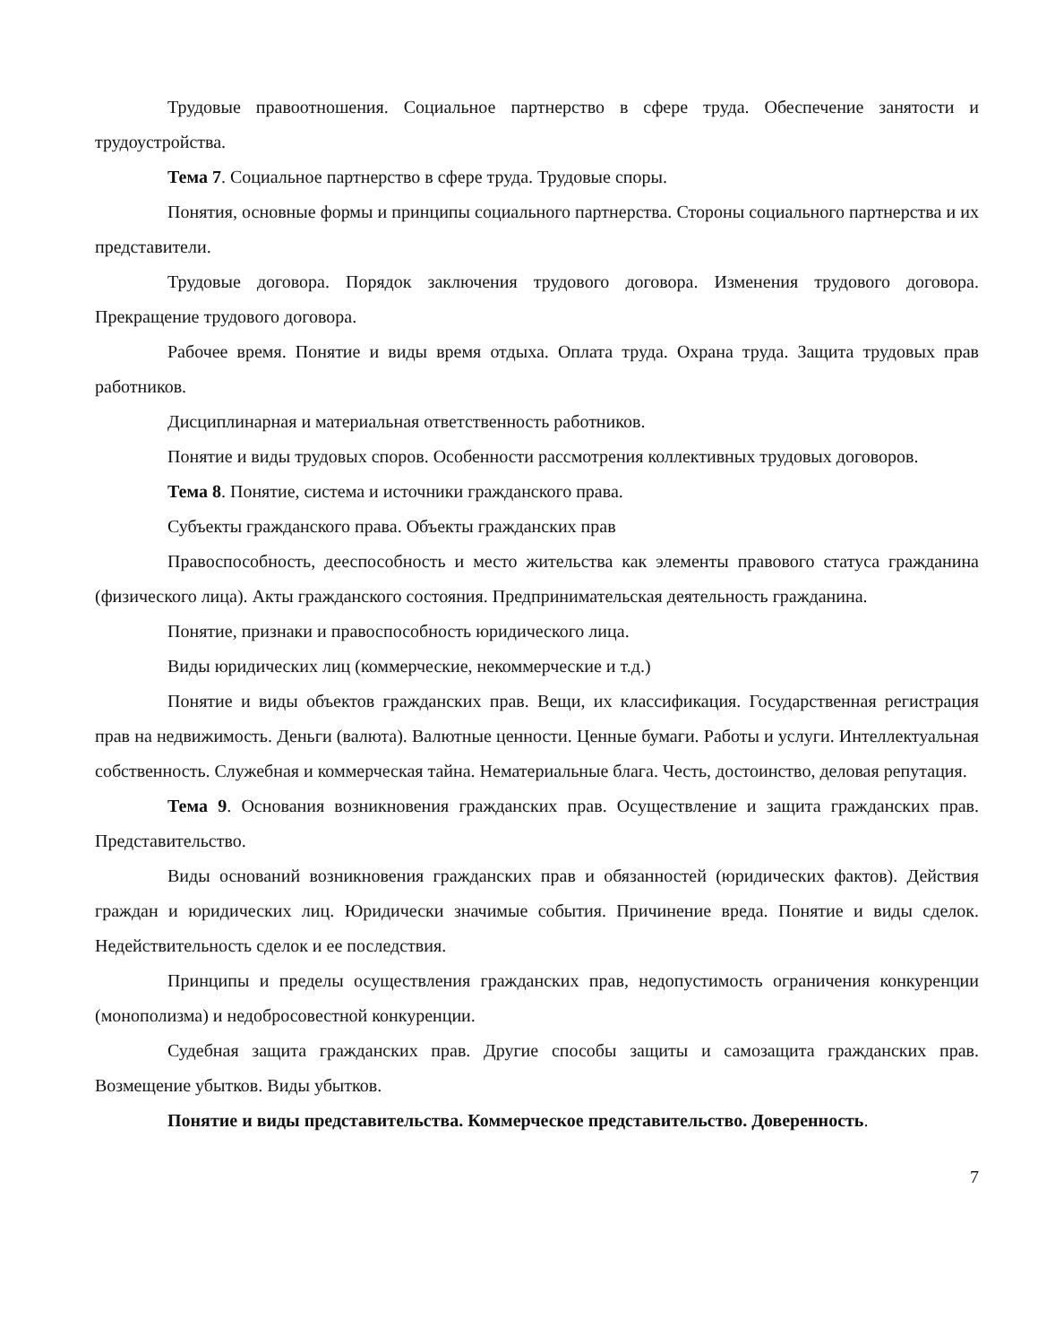Трудовые правоотношения. Социальное партнерство в сфере труда. Обеспечение занятости и трудоустройства.
Тема 7. Социальное партнерство в сфере труда. Трудовые споры.
Понятия, основные формы и принципы социального партнерства. Стороны социального партнерства и их представители.
Трудовые договора. Порядок заключения трудового договора. Изменения трудового договора. Прекращение трудового договора.
Рабочее время. Понятие и виды время отдыха. Оплата труда. Охрана труда. Защита трудовых прав работников.
Дисциплинарная и материальная ответственность работников.
Понятие и виды трудовых споров. Особенности рассмотрения коллективных трудовых договоров.
Тема 8. Понятие, система и источники гражданского права.
Субъекты гражданского права. Объекты гражданских прав
Правоспособность, дееспособность и место жительства как элементы правового статуса гражданина (физического лица). Акты гражданского состояния. Предпринимательская деятельность гражданина.
Понятие, признаки и правоспособность юридического лица.
Виды юридических лиц (коммерческие, некоммерческие и т.д.)
Понятие и виды объектов гражданских прав. Вещи, их классификация. Государственная регистрация прав на недвижимость. Деньги (валюта). Валютные ценности. Ценные бумаги. Работы и услуги. Интеллектуальная собственность. Служебная и коммерческая тайна. Нематериальные блага. Честь, достоинство, деловая репутация.
Тема 9. Основания возникновения гражданских прав. Осуществление и защита гражданских прав. Представительство.
Виды оснований возникновения гражданских прав и обязанностей (юридических фактов). Действия граждан и юридических лиц. Юридически значимые события. Причинение вреда. Понятие и виды сделок. Недействительность сделок и ее последствия.
Принципы и пределы осуществления гражданских прав, недопустимость ограничения конкуренции (монополизма) и недобросовестной конкуренции.
Судебная защита гражданских прав. Другие способы защиты и самозащита гражданских прав. Возмещение убытков. Виды убытков.
Понятие и виды представительства. Коммерческое представительство. Доверенность.
7